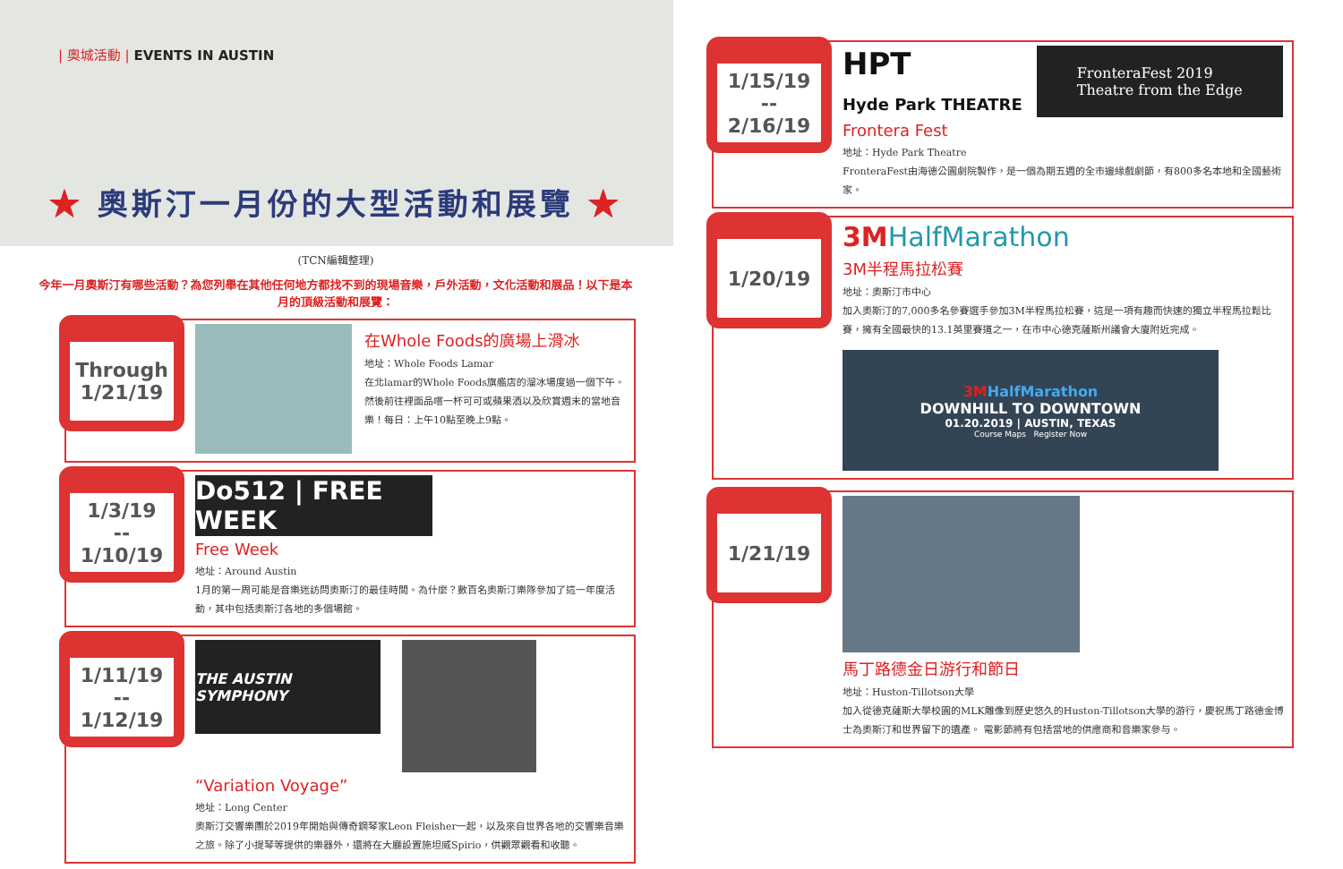| 奧城活動 | EVENTS IN AUSTIN
★ 奧斯汀一月份的大型活動和展覽 ★
(TCN編輯整理)
今年一月奧斯汀有哪些活動？為您列舉在其他任何地方都找不到的現場音樂，戶外活動，文化活動和展品！以下是本月的頂級活動和展覽：
Through
1/21/19
在Whole Foods的廣場上滑冰
地址：Whole Foods Lamar
在北lamar的Whole Foods旗艦店的溜冰場度過一個下午。然後前往裡面品嚐一杯可可或蘋果酒以及欣賞週末的當地音樂！每日：上午10點至晚上9點。
1/3/19
--
1/10/19
Do512 | FREE WEEK
Free Week
地址：Around Austin
1月的第一周可能是音樂迷訪問奧斯汀的最佳時間。為什麼？數百名奧斯汀樂隊參加了這一年度活動，其中包括奧斯汀各地的多個場館。
1/11/19
--
1/12/19
THE AUSTIN SYMPHONY
“Variation Voyage”
地址：Long Center
奧斯汀交響樂團於2019年開始與傳奇鋼琴家Leon Fleisher一起，以及來自世界各地的交響樂音樂之旅。除了小提琴等提供的樂器外，還將在大廳設置施坦威Spirio，供觀眾觀看和收聽。
1/15/19
--
2/16/19
HPT
Hyde Park THEATRE
FronteraFest 2019
Theatre from the Edge
Frontera Fest
地址：Hyde Park Theatre
FronteraFest由海德公園劇院製作，是一個為期五週的全市邊緣戲劇節，有800多名本地和全國藝術家。
1/20/19
3MHalfMarathon
3M半程馬拉松賽
地址：奧斯汀市中心
加入奧斯汀的7,000多名參賽選手參加3M半程馬拉松賽，這是一項有趣而快速的獨立半程馬拉鬆比賽，擁有全國最快的13.1英里賽道之一，在市中心德克薩斯州議會大廈附近完成。
3MHalfMarathon
DOWNHILL TO DOWNTOWN
01.20.2019 | AUSTIN, TEXAS
Course Maps Register Now
1/21/19
馬丁路德金日游行和節日
地址：Huston-Tillotson大學
加入從德克薩斯大學校園的MLK雕像到歷史悠久的Huston-Tillotson大學的游行，慶祝馬丁路德金博士為奧斯汀和世界留下的遺產。 電影節將有包括當地的供應商和音樂家參与。